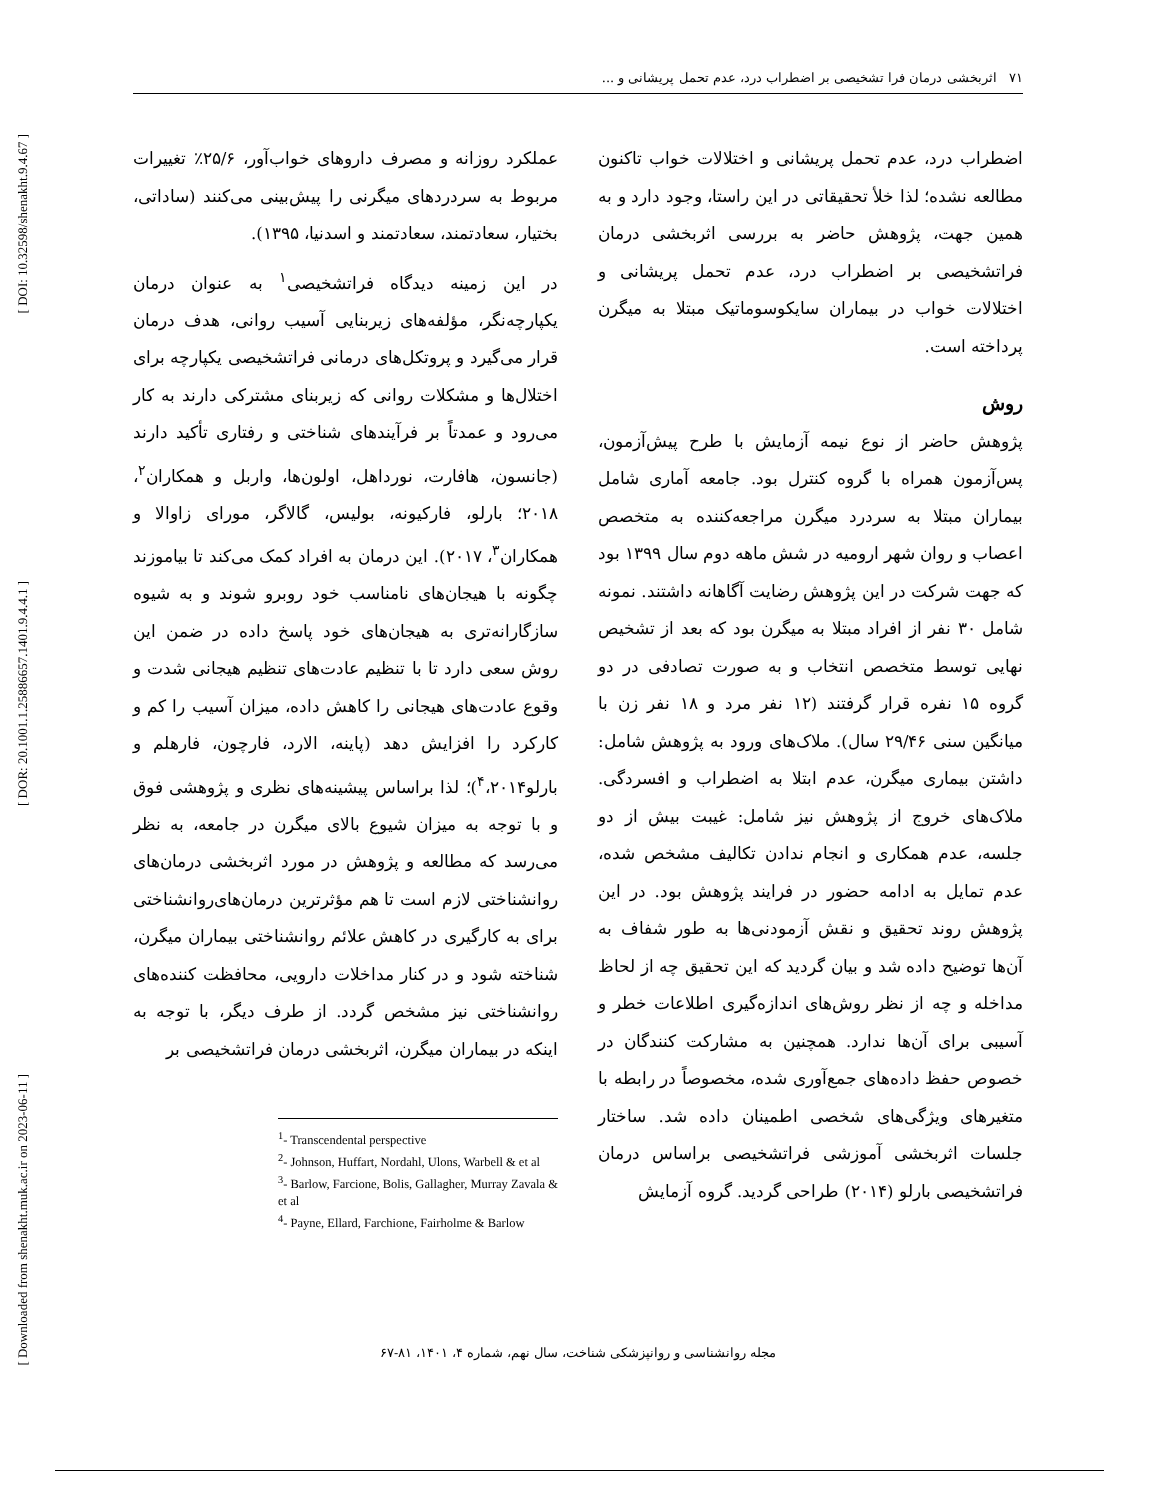[ DOI: 10.32598/shenakht.9.4.67 ]
[ DOR: 20.1001.1.25886657.1401.9.4.4.1 ]
[ Downloaded from shenakht.muk.ac.ir on 2023-06-11 ]
۷۱ اثربخشی درمان فرا تشخیصی بر اضطراب درد، عدم تحمل پریشانی و ...
عملکرد روزانه و مصرف داروهای خواب‌آور، ۲۵/۶٪ تغییرات مربوط به سردردهای میگرنی را پیش‌بینی می‌کنند (ساداتی، بختیار، سعادتمند، سعادتمند و اسدنیا، ۱۳۹۵).
در این زمینه دیدگاه فراتشخیصی<sup>۱</sup> به عنوان درمان یکپارچه‌نگر، مؤلفه‌های زیربنایی آسیب روانی، هدف درمان قرار می‌گیرد و پروتکل‌های درمانی فراتشخیصی یکپارچه برای اختلال‌ها و مشکلات روانی که زیربنای مشترکی دارند به کار می‌رود و عمدتاً بر فرآیندهای شناختی و رفتاری تأکید دارند (جانسون، هافارت، نورداهل، اولون‌ها، واربل و همکاران<sup>۲</sup>، ۲۰۱۸؛ بارلو، فارکیونه، بولیس، گالاگر، مورای زاوالا و همکاران<sup>۳</sup>، ۲۰۱۷). این درمان به افراد کمک می‌کند تا بیاموزند چگونه با هیجان‌های نامناسب خود روبرو شوند و به شیوه سازگارانه‌تری به هیجان‌های خود پاسخ داده در ضمن این روش سعی دارد تا با تنظیم عادت‌های تنظیم هیجانی شدت و وقوع عادت‌های هیجانی را کاهش داده، میزان آسیب را کم و کارکرد را افزایش دهد (پاینه، الارد، فارچون، فارهلم و بارلو<sup>۴</sup>،۲۰۱۴)؛ لذا براساس پیشینه‌های نظری و پژوهشی فوق و با توجه به میزان شیوع بالای میگرن در جامعه، به نظر می‌رسد که مطالعه و پژوهش در مورد اثربخشی درمان‌های روانشناختی لازم است تا هم مؤثرترین درمان‌های‌روانشناختی برای به کارگیری در کاهش علائم روانشناختی بیماران میگرن، شناخته شود و در کنار مداخلات دارویی، محافظت کننده‌های روانشناختی نیز مشخص گردد. از طرف دیگر، با توجه به اینکه در بیماران میگرن، اثربخشی درمان فراتشخیصی بر
<sup>1</sup>- Transcendental perspective
<sup>2</sup>- Johnson, Huffart, Nordahl, Ulons, Warbell & et al
<sup>3</sup>- Barlow, Farcione, Bolis, Gallagher, Murray Zavala & et al
<sup>4</sup>- Payne, Ellard, Farchione, Fairholme & Barlow
اضطراب درد، عدم تحمل پریشانی و اختلالات خواب تاکنون مطالعه نشده؛ لذا خلأ تحقیقاتی در این راستا، وجود دارد و به همین جهت، پژوهش حاضر به بررسی اثربخشی درمان فراتشخیصی بر اضطراب درد، عدم تحمل پریشانی و اختلالات خواب در بیماران سایکوسوماتیک مبتلا به میگرن پرداخته است.
روش
پژوهش حاضر از نوع نیمه آزمایش با طرح پیش‌آزمون، پس‌آزمون همراه با گروه کنترل بود. جامعه آماری شامل بیماران مبتلا به سردرد میگرن مراجعه‌کننده به متخصص اعصاب و روان شهر ارومیه در شش ماهه دوم سال ۱۳۹۹ بود که جهت شرکت در این پژوهش رضایت آگاهانه داشتند. نمونه شامل ۳۰ نفر از افراد مبتلا به میگرن بود که بعد از تشخیص نهایی توسط متخصص انتخاب و به صورت تصادفی در دو گروه ۱۵ نفره قرار گرفتند (۱۲ نفر مرد و ۱۸ نفر زن با میانگین سنی ۲۹/۴۶ سال). ملاک‌های ورود به پژوهش شامل: داشتن بیماری میگرن، عدم ابتلا به اضطراب و افسردگی. ملاک‌های خروج از پژوهش نیز شامل: غیبت بیش از دو جلسه، عدم همکاری و انجام ندادن تکالیف مشخص شده، عدم تمایل به ادامه حضور در فرایند پژوهش بود. در این پژوهش روند تحقیق و نقش آزمودنی‌ها به طور شفاف به آن‌ها توضیح داده شد و بیان گردید که این تحقیق چه از لحاظ مداخله و چه از نظر روش‌های اندازه‌گیری اطلاعات خطر و آسیبی برای آن‌ها ندارد. همچنین به مشارکت کنندگان در خصوص حفظ داده‌های جمع‌آوری شده، مخصوصاً در رابطه با متغیرهای ویژگی‌های شخصی اطمینان داده شد. ساختار جلسات اثربخشی آموزشی فراتشخیصی براساس درمان فراتشخیصی بارلو (۲۰۱۴) طراحی گردید. گروه آزمایش
مجله روانشناسی و روانپزشکی شناخت، سال نهم، شماره ۴، ۱۴۰۱، ۸۱-۶۷